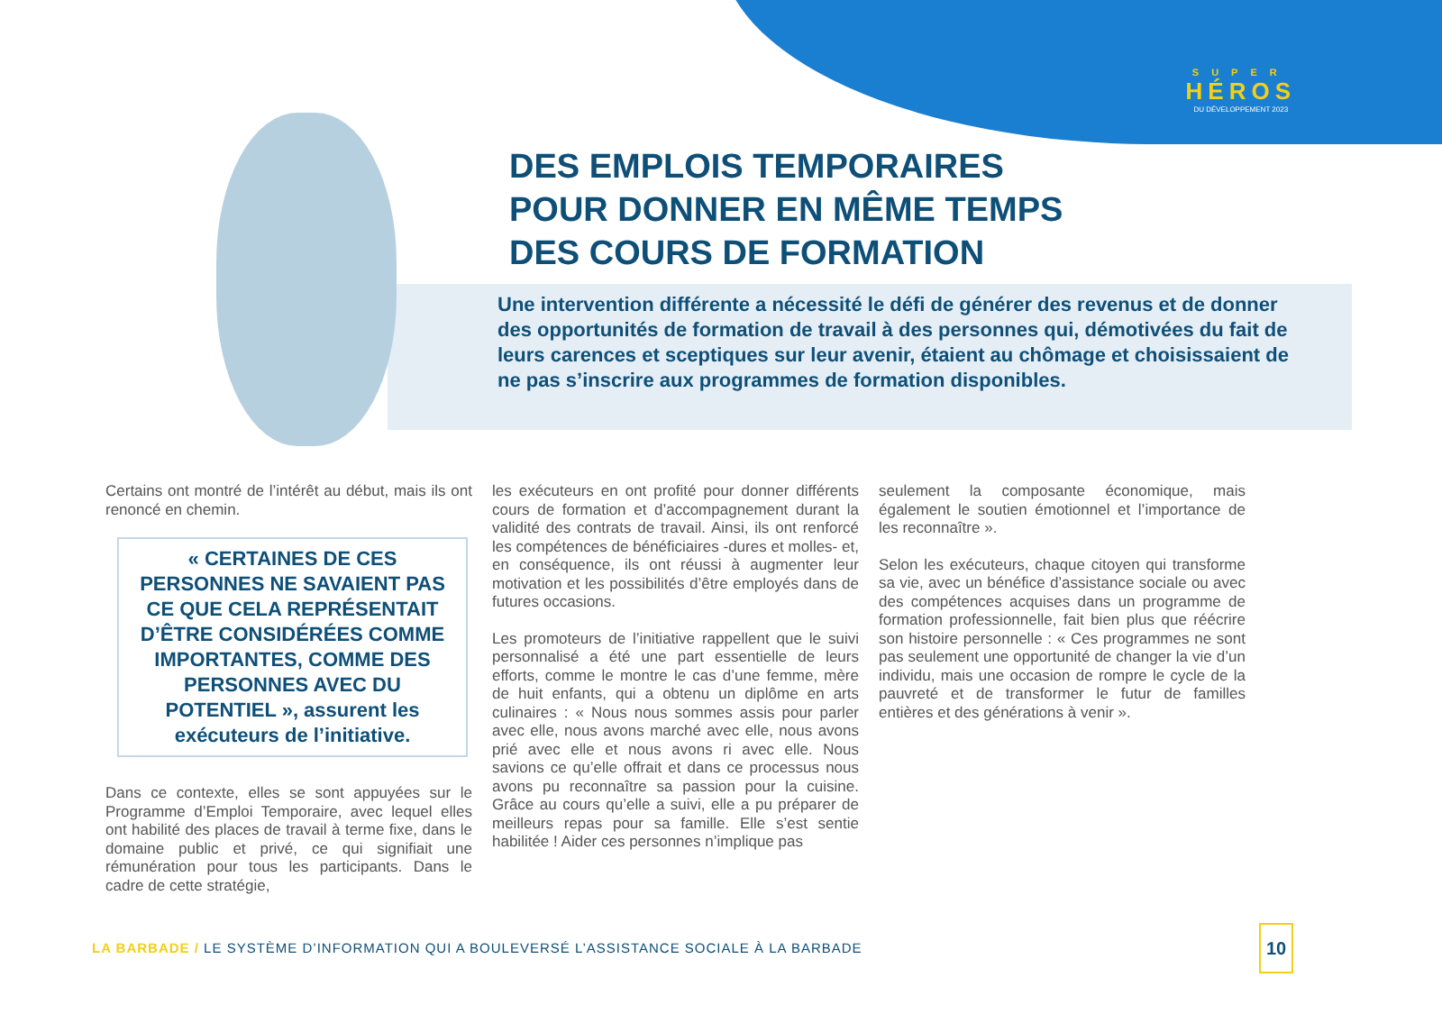SUPER
HÉROS
DU DÉVELOPPEMENT 2023
DES EMPLOIS TEMPORAIRES
POUR DONNER EN MÊME TEMPS
DES COURS DE FORMATION
Une intervention différente a nécessité le défi de générer des revenus et de donner des opportunités de formation de travail à des personnes qui, démotivées du fait de leurs carences et sceptiques sur leur avenir, étaient au chômage et choisissaient de ne pas s’inscrire aux programmes de formation disponibles.
Certains ont montré de l’intérêt au début, mais ils ont renoncé en chemin.
« CERTAINES DE CES PERSONNES NE SAVAIENT PAS CE QUE CELA REPRÉSENTAIT D’ÊTRE CONSIDÉRÉES COMME IMPORTANTES, COMME DES PERSONNES AVEC DU POTENTIEL », assurent les exécuteurs de l’initiative.
Dans ce contexte, elles se sont appuyées sur le Programme d’Emploi Temporaire, avec lequel elles ont habilité des places de travail à terme fixe, dans le domaine public et privé, ce qui signifiait une rémunération pour tous les participants. Dans le cadre de cette stratégie,
les exécuteurs en ont profité pour donner différents cours de formation et d’accompagnement durant la validité des contrats de travail. Ainsi, ils ont renforcé les compétences de bénéficiaires -dures et molles- et, en conséquence, ils ont réussi à augmenter leur motivation et les possibilités d’être employés dans de futures occasions.
Les promoteurs de l’initiative rappellent que le suivi personnalisé a été une part essentielle de leurs efforts, comme le montre le cas d’une femme, mère de huit enfants, qui a obtenu un diplôme en arts culinaires : « Nous nous sommes assis pour parler avec elle, nous avons marché avec elle, nous avons prié avec elle et nous avons ri avec elle. Nous savions ce qu’elle offrait et dans ce processus nous avons pu reconnaître sa passion pour la cuisine. Grâce au cours qu’elle a suivi, elle a pu préparer de meilleurs repas pour sa famille. Elle s’est sentie habilitée ! Aider ces personnes n’implique pas
seulement la composante économique, mais également le soutien émotionnel et l’importance de les reconnaître ».
Selon les exécuteurs, chaque citoyen qui transforme sa vie, avec un bénéfice d’assistance sociale ou avec des compétences acquises dans un programme de formation professionnelle, fait bien plus que réécrire son histoire personnelle : « Ces programmes ne sont pas seulement une opportunité de changer la vie d’un individu, mais une occasion de rompre le cycle de la pauvreté et de transformer le futur de familles entières et des générations à venir ».
LA BARBADE / LE SYSTÈME D’INFORMATION QUI A BOULEVERSÉ L’ASSISTANCE SOCIALE À LA BARBADE
10